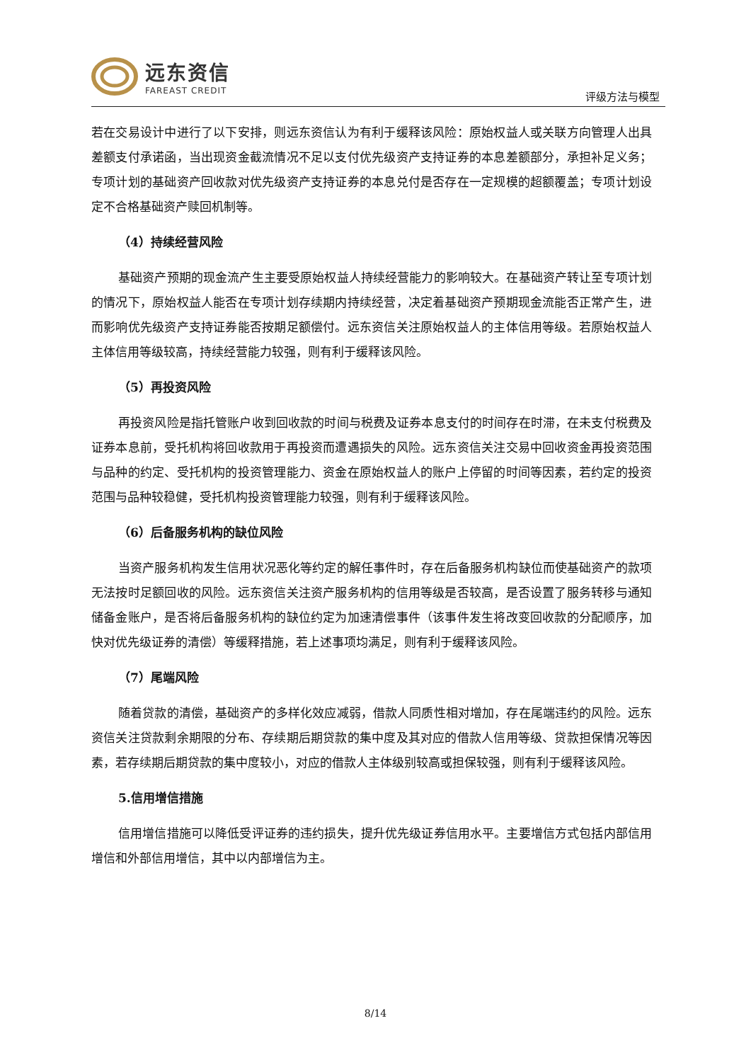远东资信
FAREAST CREDIT
评级方法与模型
若在交易设计中进行了以下安排，则远东资信认为有利于缓释该风险：原始权益人或关联方向管理人出具差额支付承诺函，当出现资金截流情况不足以支付优先级资产支持证券的本息差额部分，承担补足义务；专项计划的基础资产回收款对优先级资产支持证券的本息兑付是否存在一定规模的超额覆盖；专项计划设定不合格基础资产赎回机制等。
（4）持续经营风险
基础资产预期的现金流产生主要受原始权益人持续经营能力的影响较大。在基础资产转让至专项计划的情况下，原始权益人能否在专项计划存续期内持续经营，决定着基础资产预期现金流能否正常产生，进而影响优先级资产支持证券能否按期足额偿付。远东资信关注原始权益人的主体信用等级。若原始权益人主体信用等级较高，持续经营能力较强，则有利于缓释该风险。
（5）再投资风险
再投资风险是指托管账户收到回收款的时间与税费及证券本息支付的时间存在时滞，在未支付税费及证券本息前，受托机构将回收款用于再投资而遭遇损失的风险。远东资信关注交易中回收资金再投资范围与品种的约定、受托机构的投资管理能力、资金在原始权益人的账户上停留的时间等因素，若约定的投资范围与品种较稳健，受托机构投资管理能力较强，则有利于缓释该风险。
（6）后备服务机构的缺位风险
当资产服务机构发生信用状况恶化等约定的解任事件时，存在后备服务机构缺位而使基础资产的款项无法按时足额回收的风险。远东资信关注资产服务机构的信用等级是否较高，是否设置了服务转移与通知储备金账户，是否将后备服务机构的缺位约定为加速清偿事件（该事件发生将改变回收款的分配顺序，加快对优先级证券的清偿）等缓释措施，若上述事项均满足，则有利于缓释该风险。
（7）尾端风险
随着贷款的清偿，基础资产的多样化效应减弱，借款人同质性相对增加，存在尾端违约的风险。远东资信关注贷款剩余期限的分布、存续期后期贷款的集中度及其对应的借款人信用等级、贷款担保情况等因素，若存续期后期贷款的集中度较小，对应的借款人主体级别较高或担保较强，则有利于缓释该风险。
5.信用增信措施
信用增信措施可以降低受评证券的违约损失，提升优先级证券信用水平。主要增信方式包括内部信用增信和外部信用增信，其中以内部增信为主。
8/14